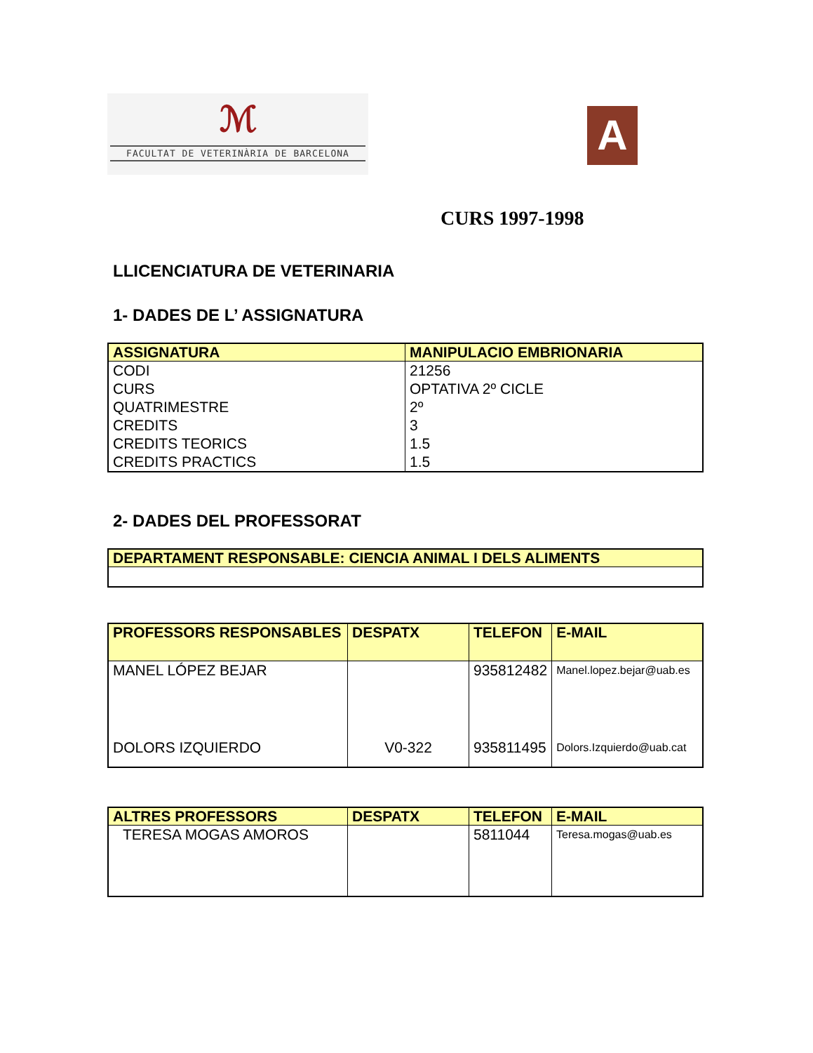ℳ
FACULTAT DE VETERINÀRIA DE BARCELONA
A
CURS 1997-1998
LLICENCIATURA DE VETERINARIA
1- DADES DE L’ ASSIGNATURA
| ASSIGNATURA | MANIPULACIO EMBRIONARIA |
| --- | --- |
| CODI CURS QUATRIMESTRE CREDITS CREDITS TEORICS CREDITS PRACTICS | 21256 OPTATIVA 2º CICLE 2º 3 1.5 1.5 |
2- DADES DEL PROFESSORAT
| DEPARTAMENT RESPONSABLE: CIENCIA ANIMAL I DELS ALIMENTS |
| --- |
| PROFESSORS RESPONSABLES | DESPATX | TELEFON | E-MAIL |
| --- | --- | --- | --- |
| MANEL LÓPEZ BEJAR | | 935812482 | Manel.lopez.bejar@uab.es |
| DOLORS IZQUIERDO | V0-322 | 935811495 | Dolors.Izquierdo@uab.cat |
| ALTRES PROFESSORS | DESPATX | TELEFON | E-MAIL |
| --- | --- | --- | --- |
| TERESA MOGAS AMOROS | | 5811044 | Teresa.mogas@uab.es |